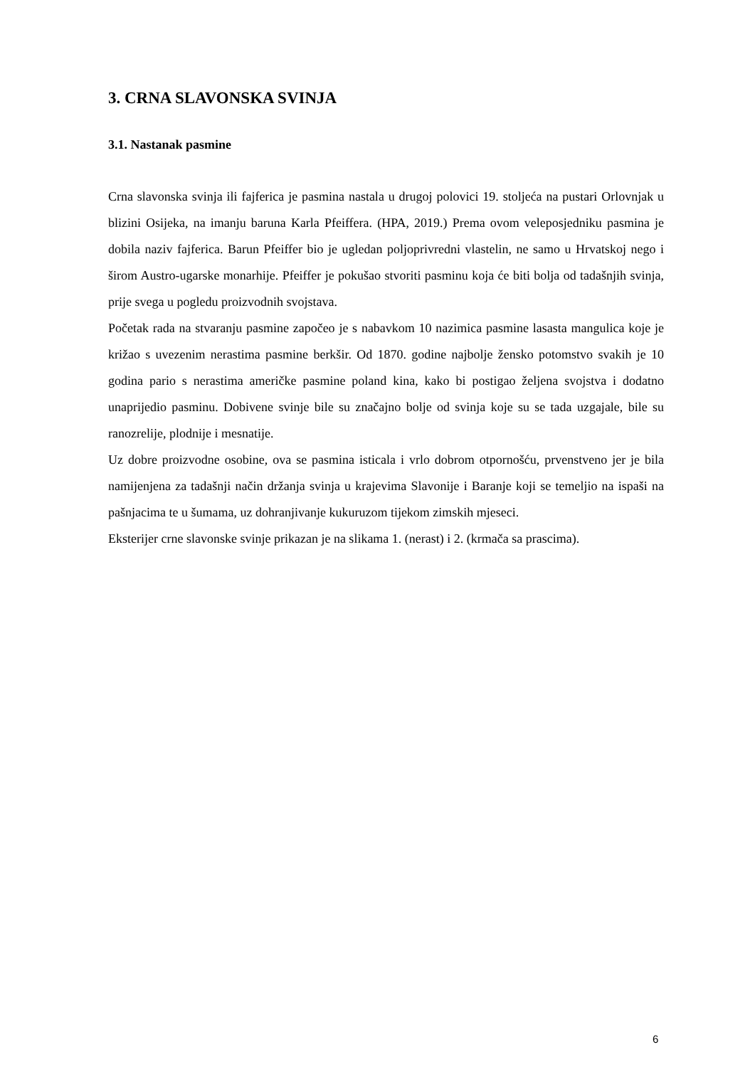3. CRNA SLAVONSKA SVINJA
3.1. Nastanak pasmine
Crna slavonska svinja ili fajferica je pasmina nastala u drugoj polovici 19. stoljeća na pustari Orlovnjak u blizini Osijeka, na imanju baruna Karla Pfeiffera. (HPA, 2019.) Prema ovom veleposjedniku pasmina je dobila naziv fajferica. Barun Pfeiffer bio je ugledan poljoprivredni vlastelin, ne samo u Hrvatskoj nego i širom Austro-ugarske monarhije. Pfeiffer je pokušao stvoriti pasminu koja će biti bolja od tadašnjih svinja, prije svega u pogledu proizvodnih svojstava.
Početak rada na stvaranju pasmine započeo je s nabavkom 10 nazimica pasmine lasasta mangulica koje je križao s uvezenim nerastima pasmine berkšir. Od 1870. godine najbolje žensko potomstvo svakih je 10 godina pario s nerastima američke pasmine poland kina, kako bi postigao željena svojstva i dodatno unaprijedio pasminu. Dobivene svinje bile su značajno bolje od svinja koje su se tada uzgajale, bile su ranozrelije, plodnije i mesnatije.
Uz dobre proizvodne osobine, ova se pasmina isticala i vrlo dobrom otpornošću, prvenstveno jer je bila namijenjena za tadašnji način držanja svinja u krajevima Slavonije i Baranje koji se temeljio na ispaši na pašnjacima te u šumama, uz dohranjivanje kukuruzom tijekom zimskih mjeseci.
Eksterijer crne slavonske svinje prikazan je na slikama 1. (nerast) i 2. (krmača sa prascima).
6